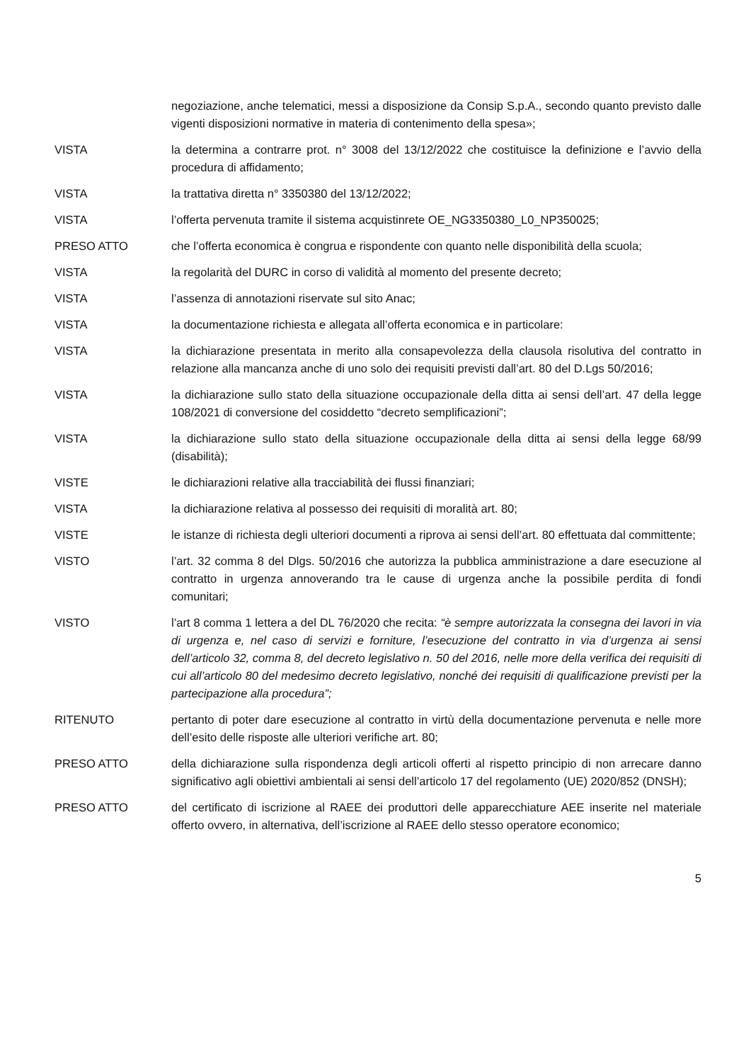negoziazione, anche telematici, messi a disposizione da Consip S.p.A., secondo quanto previsto dalle vigenti disposizioni normative in materia di contenimento della spesa»;
VISTA la determina a contrarre prot. n° 3008 del 13/12/2022 che costituisce la definizione e l’avvio della procedura di affidamento;
VISTA la trattativa diretta n° 3350380 del 13/12/2022;
VISTA l’offerta pervenuta tramite il sistema acquistinrete OE_NG3350380_L0_NP350025;
PRESO ATTO che l’offerta economica è congrua e rispondente con quanto nelle disponibilità della scuola;
VISTA la regolarità del DURC in corso di validità al momento del presente decreto;
VISTA l’assenza di annotazioni riservate sul sito Anac;
VISTA la documentazione richiesta e allegata all’offerta economica e in particolare:
VISTA la dichiarazione presentata in merito alla consapevolezza della clausola risolutiva del contratto in relazione alla mancanza anche di uno solo dei requisiti previsti dall’art. 80 del D.Lgs 50/2016;
VISTA la dichiarazione sullo stato della situazione occupazionale della ditta ai sensi dell’art. 47 della legge 108/2021 di conversione del cosiddetto “decreto semplificazioni”;
VISTA la dichiarazione sullo stato della situazione occupazionale della ditta ai sensi della legge 68/99 (disabilità);
VISTE le dichiarazioni relative alla tracciabilità dei flussi finanziari;
VISTA la dichiarazione relativa al possesso dei requisiti di moralità art. 80;
VISTE le istanze di richiesta degli ulteriori documenti a riprova ai sensi dell’art. 80 effettuata dal committente;
VISTO l’art. 32 comma 8 del Dlgs. 50/2016 che autorizza la pubblica amministrazione a dare esecuzione al contratto in urgenza annoverando tra le cause di urgenza anche la possibile perdita di fondi comunitari;
VISTO l’art 8 comma 1 lettera a del DL 76/2020 che recita: “è sempre autorizzata la consegna dei lavori in via di urgenza e, nel caso di servizi e forniture, l’esecuzione del contratto in via d’urgenza ai sensi dell’articolo 32, comma 8, del decreto legislativo n. 50 del 2016, nelle more della verifica dei requisiti di cui all’articolo 80 del medesimo decreto legislativo, nonché dei requisiti di qualificazione previsti per la partecipazione alla procedura”;
RITENUTO pertanto di poter dare esecuzione al contratto in virtù della documentazione pervenuta e nelle more dell’esito delle risposte alle ulteriori verifiche art. 80;
PRESO ATTO della dichiarazione sulla rispondenza degli articoli offerti al rispetto principio di non arrecare danno significativo agli obiettivi ambientali ai sensi dell’articolo 17 del regolamento (UE) 2020/852 (DNSH);
PRESO ATTO del certificato di iscrizione al RAEE dei produttori delle apparecchiature AEE inserite nel materiale offerto ovvero, in alternativa, dell’iscrizione al RAEE dello stesso operatore economico;
5